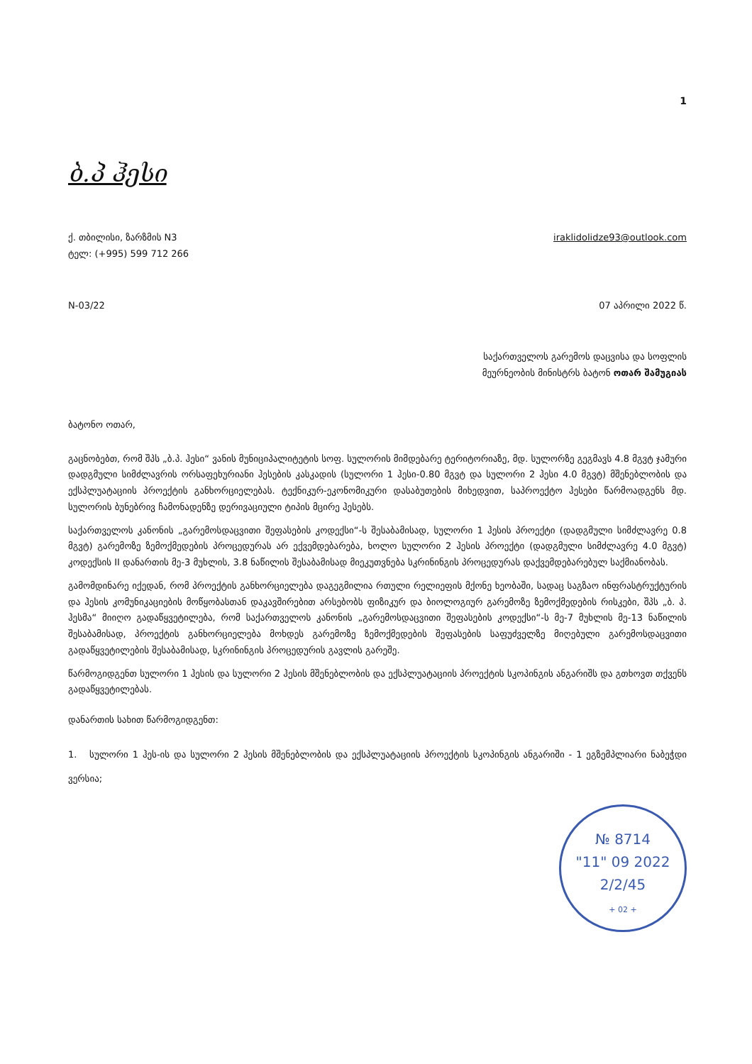1
ბ.პ ჰესი
ქ. თბილისი, ზარზმის N3 iraklidolidze93@outlook.com
ტელ: (+995) 599 712 266
N-03/22 07 აპრილი 2022 წ.
საქართველოს გარემოს დაცვისა და სოფლის
მეურნეობის მინისტრს ბატონ ოთარ შამუგიას
ბატონო ოთარ,
გაცნობებთ, რომ შპს „ბ.პ. ჰესი“ ვანის მუნიციპალიტეტის სოფ. სულორის მიმდებარე ტერიტორიაზე, მდ. სულორზე გეგმავს 4.8 მგვტ ჯამური დადგმული სიმძლავრის ორსაფეხურიანი ჰესების კასკადის (სულორი 1 ჰესი-0.80 მგვტ და სულორი 2 ჰესი 4.0 მგვტ) მშენებლობის და ექსპლუატაციის პროექტის განხორციელებას. ტექნიკურ-ეკონომიკური დასაბუთების მიხედვით, საპროექტო ჰესები წარმოადგენს მდ. სულორის ბუნებრივ ჩამონადენზე დერივაციული ტიპის მცირე ჰესებს.
საქართველოს კანონის „გარემოსდაცვითი შეფასების კოდექსი“-ს შესაბამისად, სულორი 1 ჰესის პროექტი (დადგმული სიმძლავრე 0.8 მგვტ) გარემოზე ზემოქმედების პროცედურას არ ექვემდებარება, ხოლო სულორი 2 ჰესის პროექტი (დადგმული სიმძლავრე 4.0 მგვტ) კოდექსის II დანართის მე-3 მუხლის, 3.8 ნაწილის შესაბამისად მიეკუთვნება სკრინინგის პროცედურას დაქვემდებარებულ საქმიანობას.
გამომდინარე იქედან, რომ პროექტის განხორციელება დაგეგმილია რთული რელიეფის მქონე ხეობაში, სადაც საგზაო ინფრასტრუქტურის და ჰესის კომუნიკაციების მოწყობასთან დაკავშირებით არსებობს ფიზიკურ და ბიოლოგიურ გარემოზე ზემოქმედების რისკები, შპს „ბ. პ. ჰესმა“ მიიღო გადაწყვეტილება, რომ საქართველოს კანონის „გარემოსდაცვითი შეფასების კოდექსი“-ს მე-7 მუხლის მე-13 ნაწილის შესაბამისად, პროექტის განხორციელება მოხდეს გარემოზე ზემოქმედების შეფასების საფუძველზე მიღებული გარემოსდაცვითი გადაწყვეტილების შესაბამისად, სკრინინგის პროცედურის გავლის გარეშე.
წარმოგიდგენთ სულორი 1 ჰესის და სულორი 2 ჰესის მშენებლობის და ექსპლუატაციის პროექტის სკოპინგის ანგარიშს და გთხოვთ თქვენს გადაწყვეტილებას.
დანართის სახით წარმოგიდგენთ:
1. სულორი 1 ჰეს-ის და სულორი 2 ჰესის მშენებლობის და ექსპლუატაციის პროექტის სკოპინგის ანგარიში - 1 ეგზემპლიარი ნაბეჭდი ვერსია;
№ 8714
"11" 09 2022
2/2/45
+ 02 +